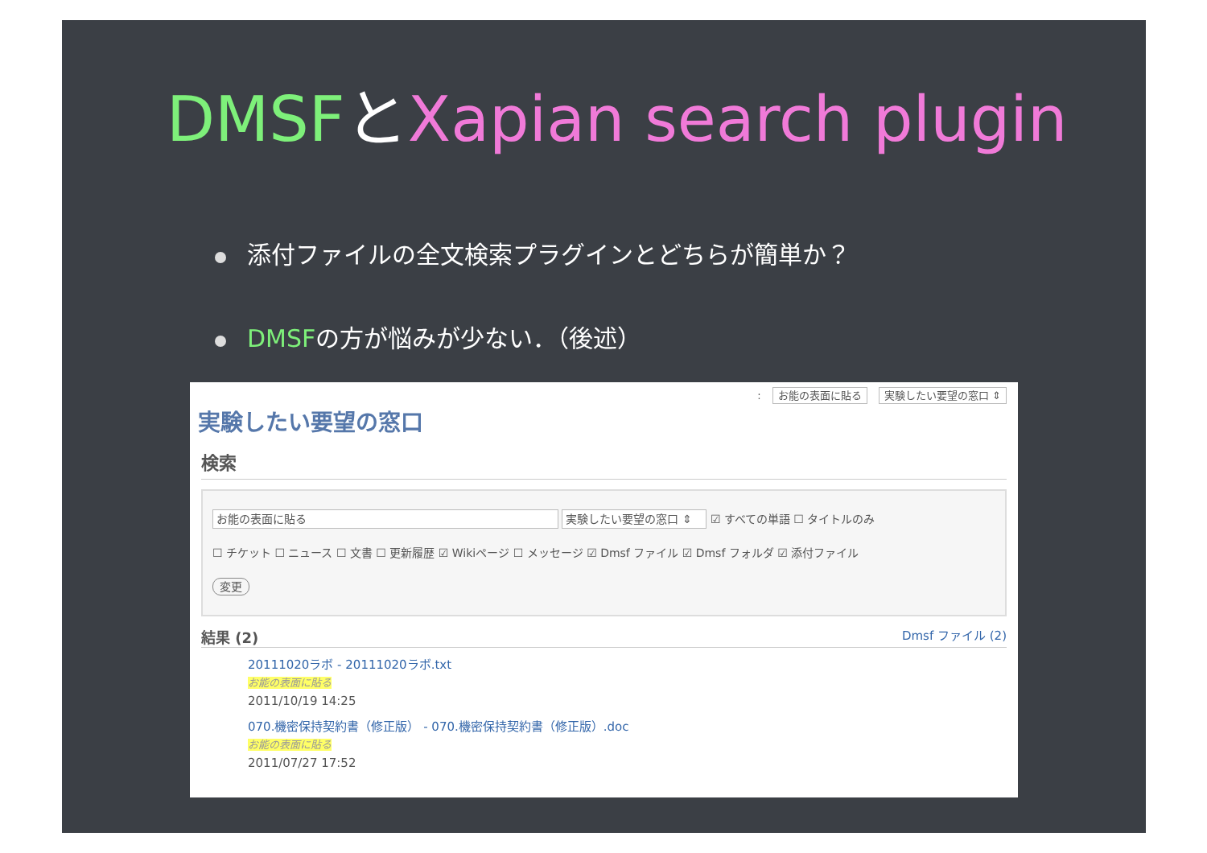DMSFとXapian search plugin
添付ファイルの全文検索プラグインとどちらが簡単か？
DMSFの方が悩みが少ない．（後述）
: お能の表面に貼る 実験したい要望の窓口 ⇕
実験したい要望の窓口
検索
お能の表面に貼る 実験したい要望の窓口 ⇕ ☑ すべての単語 ☐ タイトルのみ
☐ チケット ☐ ニュース ☐ 文書 ☐ 更新履歴 ☑ Wikiページ ☐ メッセージ ☑ Dmsf ファイル ☑ Dmsf フォルダ ☑ 添付ファイル
変更
結果 (2) Dmsf ファイル (2)
20111020ラボ - 20111020ラボ.txt
お能の表面に貼る
2011/10/19 14:25
070.機密保持契約書（修正版） - 070.機密保持契約書（修正版）.doc
お能の表面に貼る
2011/07/27 17:52